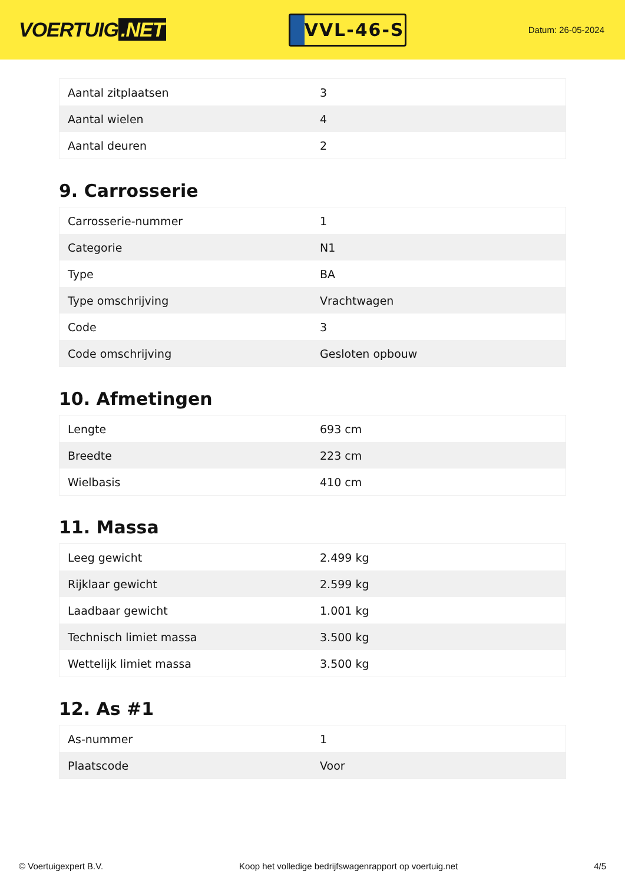VOERTUIG.NET
VVL-46-S
Datum: 26-05-2024
| Aantal zitplaatsen | 3 |
| Aantal wielen | 4 |
| Aantal deuren | 2 |
9. Carrosserie
| Carrosserie-nummer | 1 |
| Categorie | N1 |
| Type | BA |
| Type omschrijving | Vrachtwagen |
| Code | 3 |
| Code omschrijving | Gesloten opbouw |
10. Afmetingen
| Lengte | 693 cm |
| Breedte | 223 cm |
| Wielbasis | 410 cm |
11. Massa
| Leeg gewicht | 2.499 kg |
| Rijklaar gewicht | 2.599 kg |
| Laadbaar gewicht | 1.001 kg |
| Technisch limiet massa | 3.500 kg |
| Wettelijk limiet massa | 3.500 kg |
12. As #1
| As-nummer | 1 |
| Plaatscode | Voor |
© Voertuigexpert B.V. Koop het volledige bedrijfswagenrapport op voertuig.net 4/5